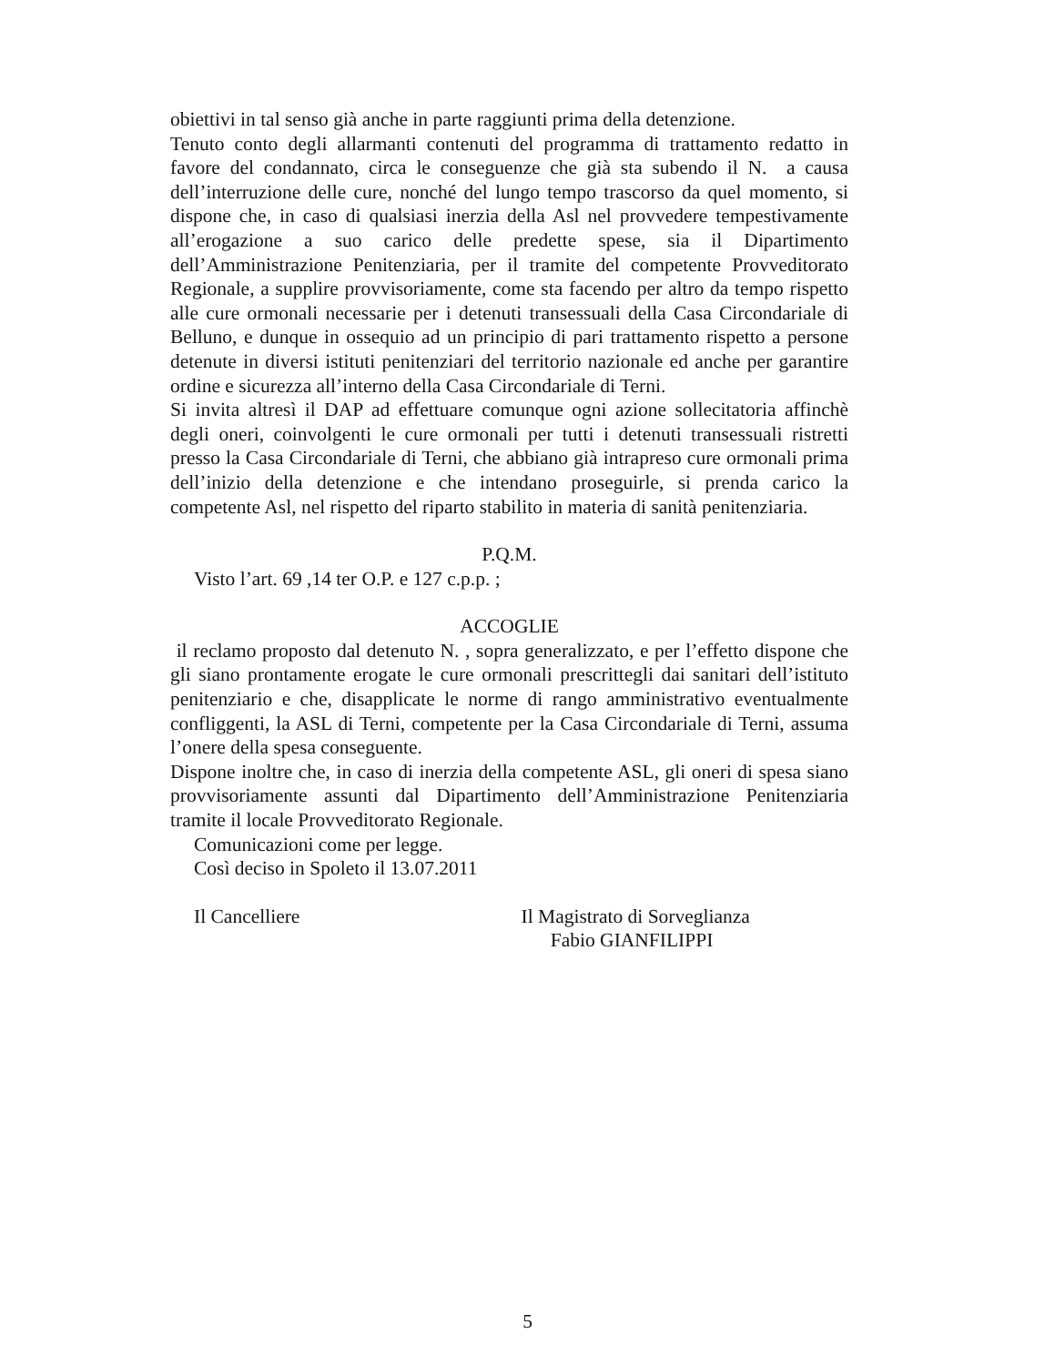obiettivi in tal senso già anche in parte raggiunti prima della detenzione.
Tenuto conto degli allarmanti contenuti del programma di trattamento redatto in favore del condannato, circa le conseguenze che già sta subendo il N. a causa dell’interruzione delle cure, nonché del lungo tempo trascorso da quel momento, si dispone che, in caso di qualsiasi inerzia della Asl nel provvedere tempestivamente all’erogazione a suo carico delle predette spese, sia il Dipartimento dell’Amministrazione Penitenziaria, per il tramite del competente Provveditorato Regionale, a supplire provvisoriamente, come sta facendo per altro da tempo rispetto alle cure ormonali necessarie per i detenuti transessuali della Casa Circondariale di Belluno, e dunque in ossequio ad un principio di pari trattamento rispetto a persone detenute in diversi istituti penitenziari del territorio nazionale ed anche per garantire ordine e sicurezza all’interno della Casa Circondariale di Terni.
Si invita altresì il DAP ad effettuare comunque ogni azione sollecitatoria affinchè degli oneri, coinvolgenti le cure ormonali per tutti i detenuti transessuali ristretti presso la Casa Circondariale di Terni, che abbiano già intrapreso cure ormonali prima dell’inizio della detenzione e che intendano proseguirle, si prenda carico la competente Asl, nel rispetto del riparto stabilito in materia di sanità penitenziaria.
P.Q.M.
Visto l’art. 69 ,14 ter O.P. e 127 c.p.p. ;
ACCOGLIE
il reclamo proposto dal detenuto N. , sopra generalizzato, e per l’effetto dispone che gli siano prontamente erogate le cure ormonali prescrittegli dai sanitari dell’istituto penitenziario e che, disapplicate le norme di rango amministrativo eventualmente confliggenti, la ASL di Terni, competente per la Casa Circondariale di Terni, assuma l’onere della spesa conseguente.
Dispone inoltre che, in caso di inerzia della competente ASL, gli oneri di spesa siano provvisoriamente assunti dal Dipartimento dell’Amministrazione Penitenziaria tramite il locale Provveditorato Regionale.
Comunicazioni come per legge.
Così deciso in Spoleto il 13.07.2011
Il Cancelliere Il Magistrato di Sorveglianza
Fabio GIANFILIPPI
5